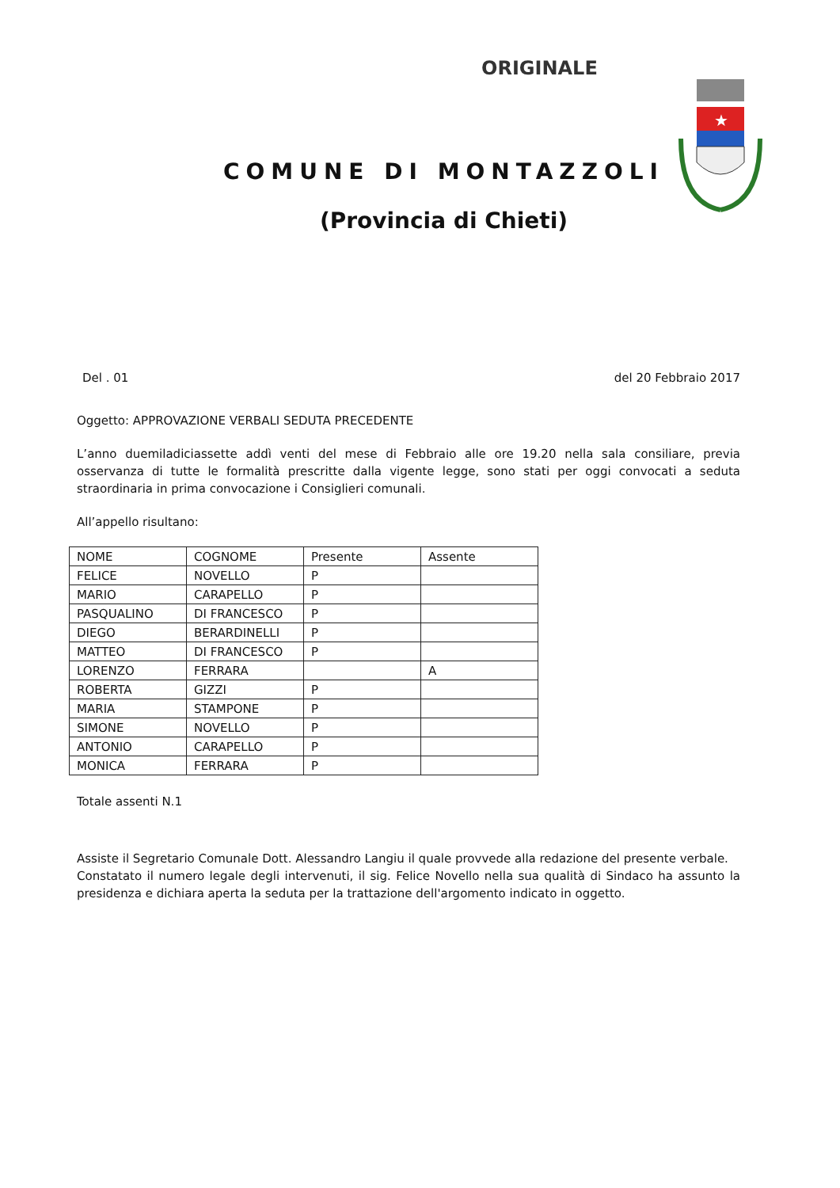ORIGINALE
★
COMUNE DI MONTAZZOLI
(Provincia di Chieti)
Del . 01 del 20 Febbraio 2017
Oggetto: APPROVAZIONE VERBALI SEDUTA PRECEDENTE
L’anno duemiladiciassette addì venti del mese di Febbraio alle ore 19.20 nella sala consiliare, previa osservanza di tutte le formalità prescritte dalla vigente legge, sono stati per oggi convocati a seduta straordinaria in prima convocazione i Consiglieri comunali.
All’appello risultano:
| NOME | COGNOME | Presente | Assente |
| FELICE | NOVELLO | P | |
| MARIO | CARAPELLO | P | |
| PASQUALINO | DI FRANCESCO | P | |
| DIEGO | BERARDINELLI | P | |
| MATTEO | DI FRANCESCO | P | |
| LORENZO | FERRARA | | A |
| ROBERTA | GIZZI | P | |
| MARIA | STAMPONE | P | |
| SIMONE | NOVELLO | P | |
| ANTONIO | CARAPELLO | P | |
| MONICA | FERRARA | P | |
Totale assenti N.1
Assiste il Segretario Comunale Dott. Alessandro Langiu il quale provvede alla redazione del presente verbale.
Constatato il numero legale degli intervenuti, il sig. Felice Novello nella sua qualità di Sindaco ha assunto la presidenza e dichiara aperta la seduta per la trattazione dell'argomento indicato in oggetto.